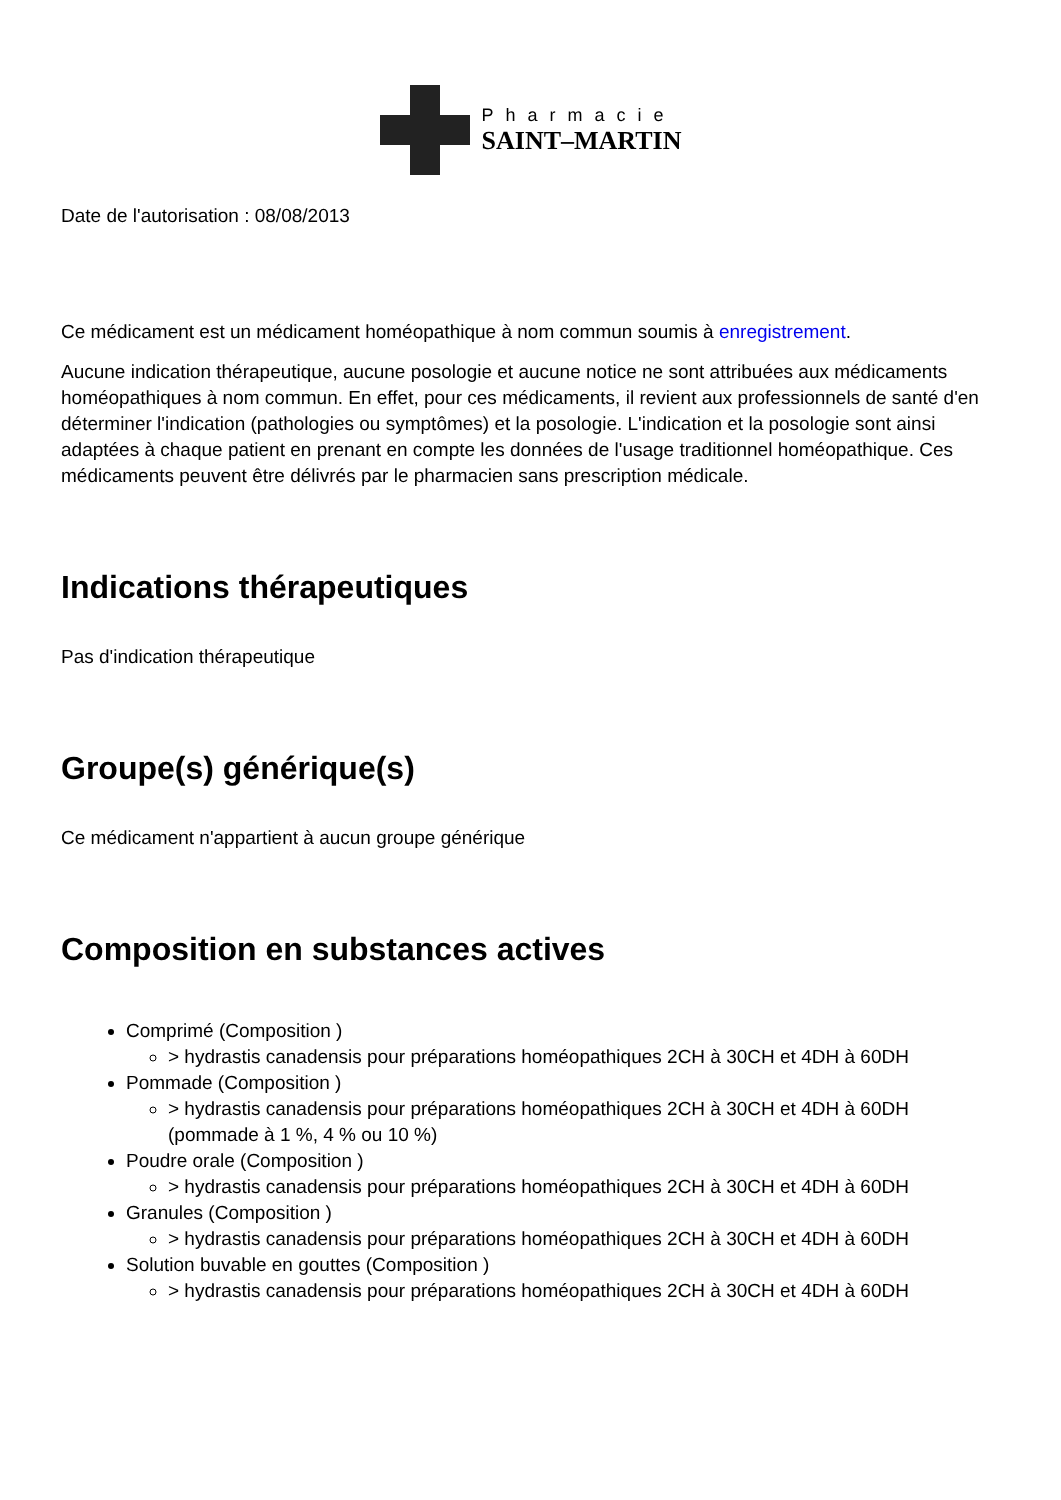Pharmacie
SAINT–MARTIN
Date de l'autorisation : 08/08/2013
Ce médicament est un médicament homéopathique à nom commun soumis à enregistrement.
Aucune indication thérapeutique, aucune posologie et aucune notice ne sont attribuées aux médicaments homéopathiques à nom commun. En effet, pour ces médicaments, il revient aux professionnels de santé d'en déterminer l'indication (pathologies ou symptômes) et la posologie. L'indication et la posologie sont ainsi adaptées à chaque patient en prenant en compte les données de l'usage traditionnel homéopathique. Ces médicaments peuvent être délivrés par le pharmacien sans prescription médicale.
Indications thérapeutiques
Pas d'indication thérapeutique
Groupe(s) générique(s)
Ce médicament n'appartient à aucun groupe générique
Composition en substances actives
Comprimé (Composition )
> hydrastis canadensis pour préparations homéopathiques 2CH à 30CH et 4DH à 60DH
Pommade (Composition )
> hydrastis canadensis pour préparations homéopathiques 2CH à 30CH et 4DH à 60DH (pommade à 1 %, 4 % ou 10 %)
Poudre orale (Composition )
> hydrastis canadensis pour préparations homéopathiques 2CH à 30CH et 4DH à 60DH
Granules (Composition )
> hydrastis canadensis pour préparations homéopathiques 2CH à 30CH et 4DH à 60DH
Solution buvable en gouttes (Composition )
> hydrastis canadensis pour préparations homéopathiques 2CH à 30CH et 4DH à 60DH